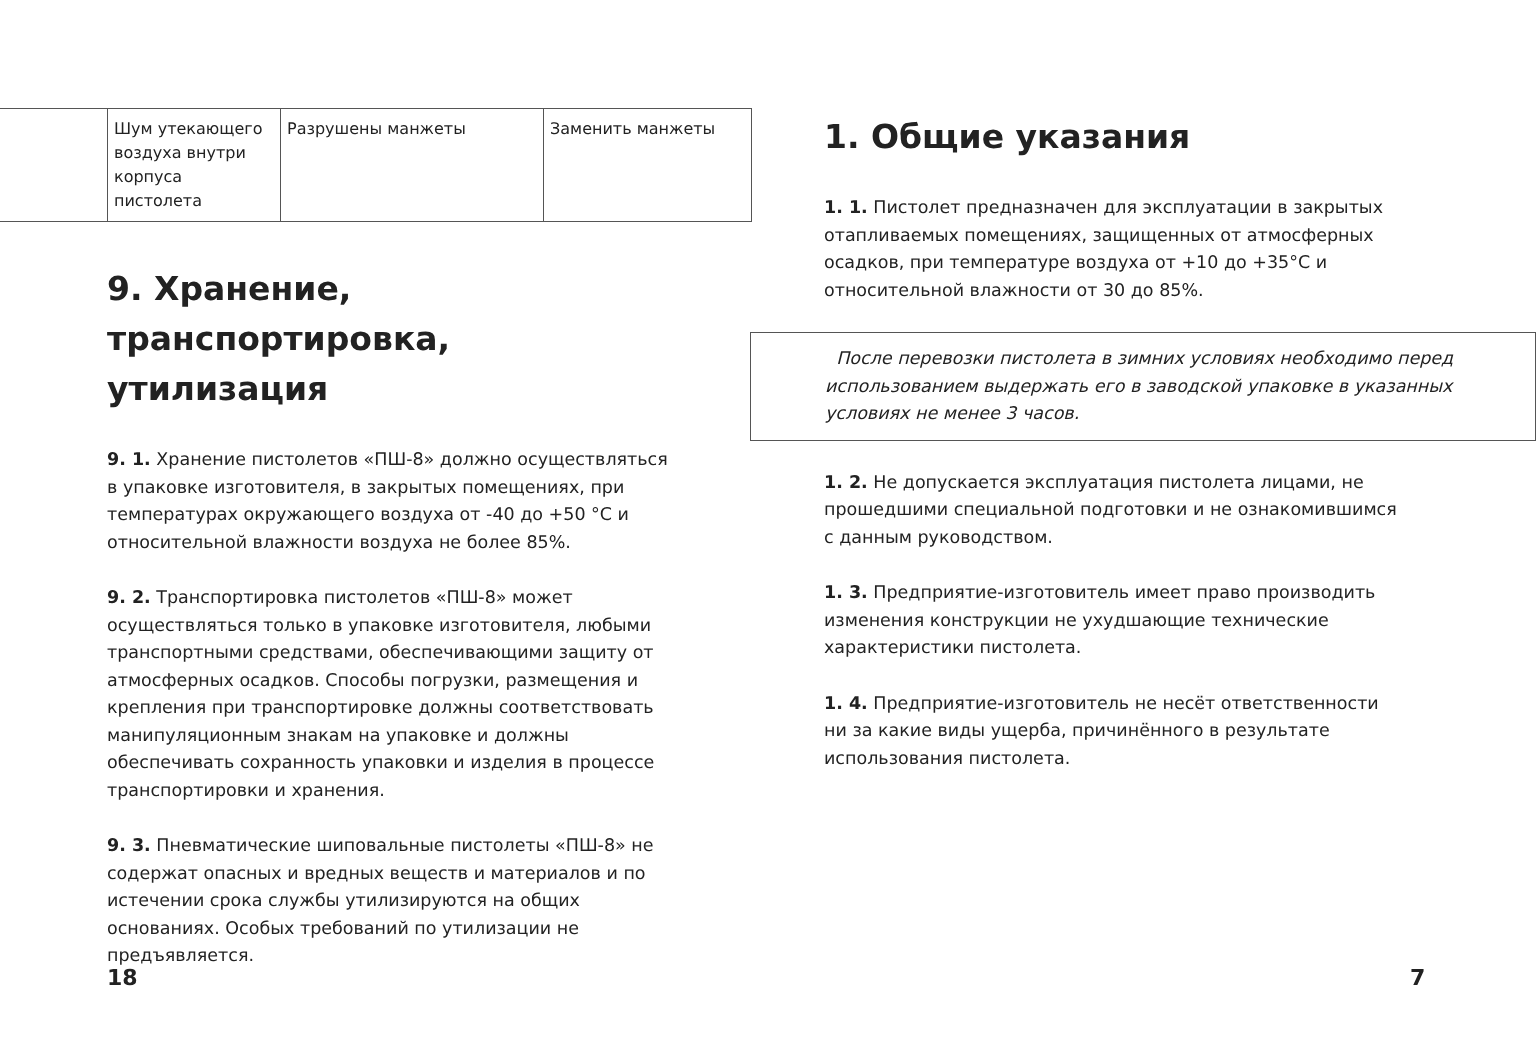| | Шум утекающего воздуха внутри корпуса пистолета | Разрушены манжеты | Заменить манжеты |
9. Хранение, транспортировка, утилизация
9. 1. Хранение пистолетов «ПШ-8» должно осуществляться в упаковке изготовителя, в закрытых помещениях, при температурах окружающего воздуха от -40 до +50 °С и относительной влажности воздуха не более 85%.
9. 2. Транспортировка пистолетов «ПШ-8» может осуществляться только в упаковке изготовителя, любыми транспортными средствами, обеспечивающими защиту от атмосферных осадков. Способы погрузки, размещения и крепления при транспортировке должны соответствовать манипуляционным знакам на упаковке и должны обеспечивать сохранность упаковки и изделия в процессе транспортировки и хранения.
9. 3. Пневматические шиповальные пистолеты «ПШ-8» не содержат опасных и вредных веществ и материалов и по истечении срока службы утилизируются на общих основаниях. Особых требований по утилизации не предъявляется.
18
1. Общие указания
1. 1. Пистолет предназначен для эксплуатации в закрытых отапливаемых помещениях, защищенных от атмосферных осадков, при температуре воздуха от +10 до +35°С и относительной влажности от 30 до 85%.
После перевозки пистолета в зимних условиях необходимо перед использованием выдержать его в заводской упаковке в указанных условиях не менее 3 часов.
1. 2. Не допускается эксплуатация пистолета лицами, не прошедшими специальной подготовки и не ознакомившимся с данным руководством.
1. 3. Предприятие-изготовитель имеет право производить изменения конструкции не ухудшающие технические характеристики пистолета.
1. 4. Предприятие-изготовитель не несёт ответственности ни за какие виды ущерба, причинённого в результате использования пистолета.
7